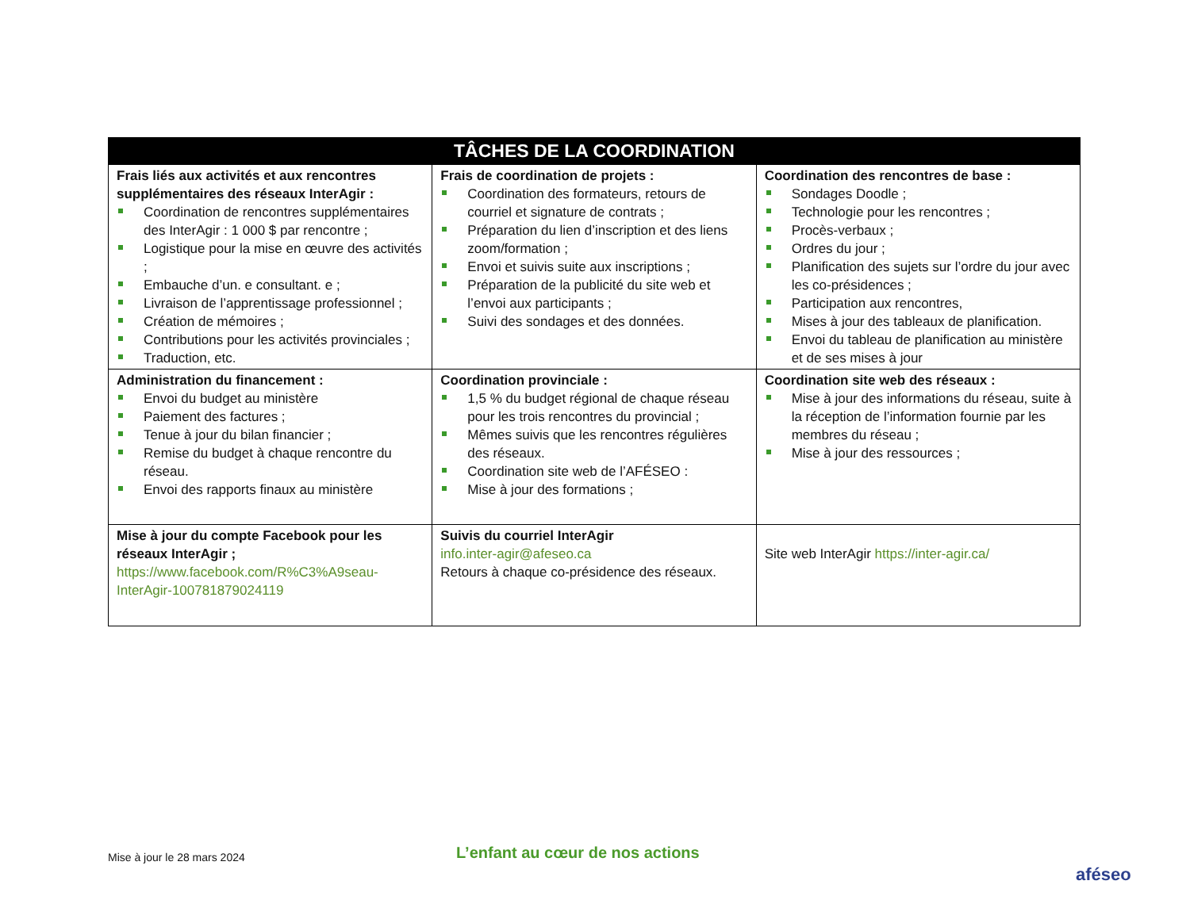| TÂCHES DE LA COORDINATION | | |
| --- | --- | --- |
| Frais liés aux activités et aux rencontres supplémentaires des réseaux InterAgir : Coordination de rencontres supplémentaires des InterAgir : 1 000 $ par rencontre ; Logistique pour la mise en œuvre des activités ; Embauche d’un. e consultant. e ; Livraison de l’apprentissage professionnel ; Création de mémoires ; Contributions pour les activités provinciales ; Traduction, etc. | Frais de coordination de projets : Coordination des formateurs, retours de courriel et signature de contrats ; Préparation du lien d’inscription et des liens zoom/formation ; Envoi et suivis suite aux inscriptions ; Préparation de la publicité du site web et l’envoi aux participants ; Suivi des sondages et des données. | Coordination des rencontres de base : Sondages Doodle ; Technologie pour les rencontres ; Procès-verbaux ; Ordres du jour ; Planification des sujets sur l’ordre du jour avec les co-présidences ; Participation aux rencontres, Mises à jour des tableaux de planification. Envoi du tableau de planification au ministère et de ses mises à jour |
| Administration du financement : Envoi du budget au ministère Paiement des factures ; Tenue à jour du bilan financier ; Remise du budget à chaque rencontre du réseau. Envoi des rapports finaux au ministère | Coordination provinciale : 1,5 % du budget régional de chaque réseau pour les trois rencontres du provincial ; Mêmes suivis que les rencontres régulières des réseaux. Coordination site web de l’AFÉSEO : Mise à jour des formations ; | Coordination site web des réseaux : Mise à jour des informations du réseau, suite à la réception de l’information fournie par les membres du réseau ; Mise à jour des ressources ; |
| Mise à jour du compte Facebook pour les réseaux InterAgir ; https://www.facebook.com/R%C3%A9seau-InterAgir-100781879024119 | Suivis du courriel InterAgir info.inter-agir@afeseo.ca Retours à chaque co-présidence des réseaux. | Site web InterAgir https://inter-agir.ca/ |
Mise à jour le 28 mars 2024
L’enfant au cœur de nos actions
aféseo